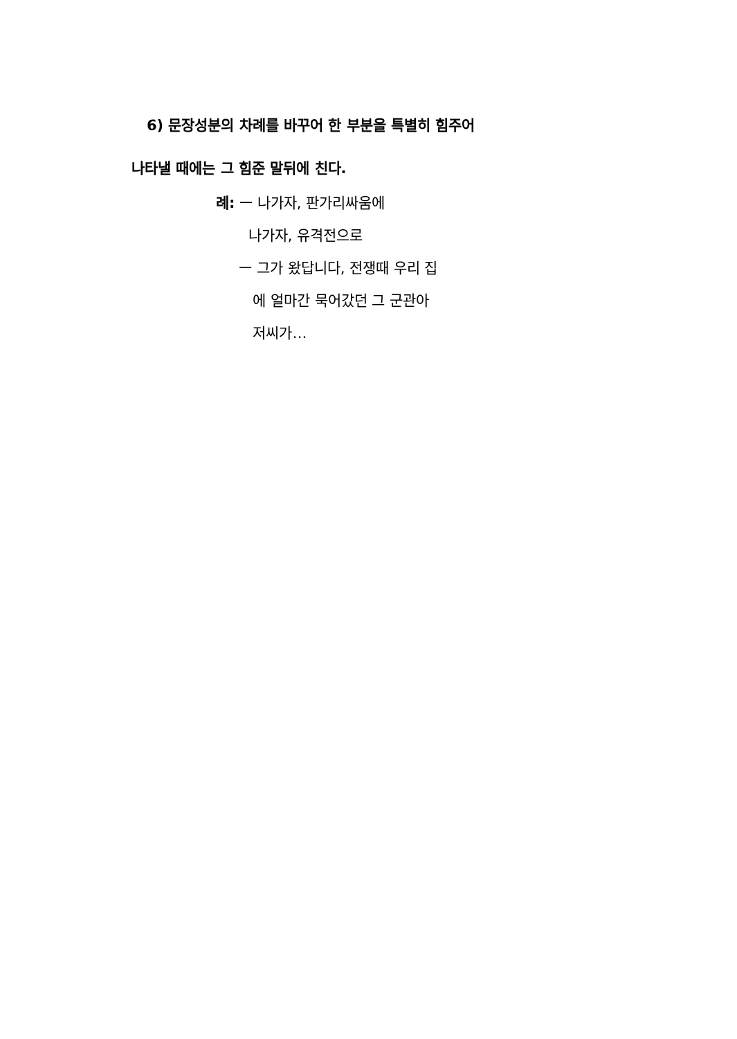6) 문장성분의 차례를 바꾸어 한 부분을 특별히 힘주어 나타낼 때에는 그 힘준 말뒤에 친다.
례: ㅡ 나가자, 판가리싸움에
나가자, 유격전으로
ㅡ 그가 왔답니다, 전쟁때 우리 집
에 얼마간 묵어갔던 그 군관아
저씨가…